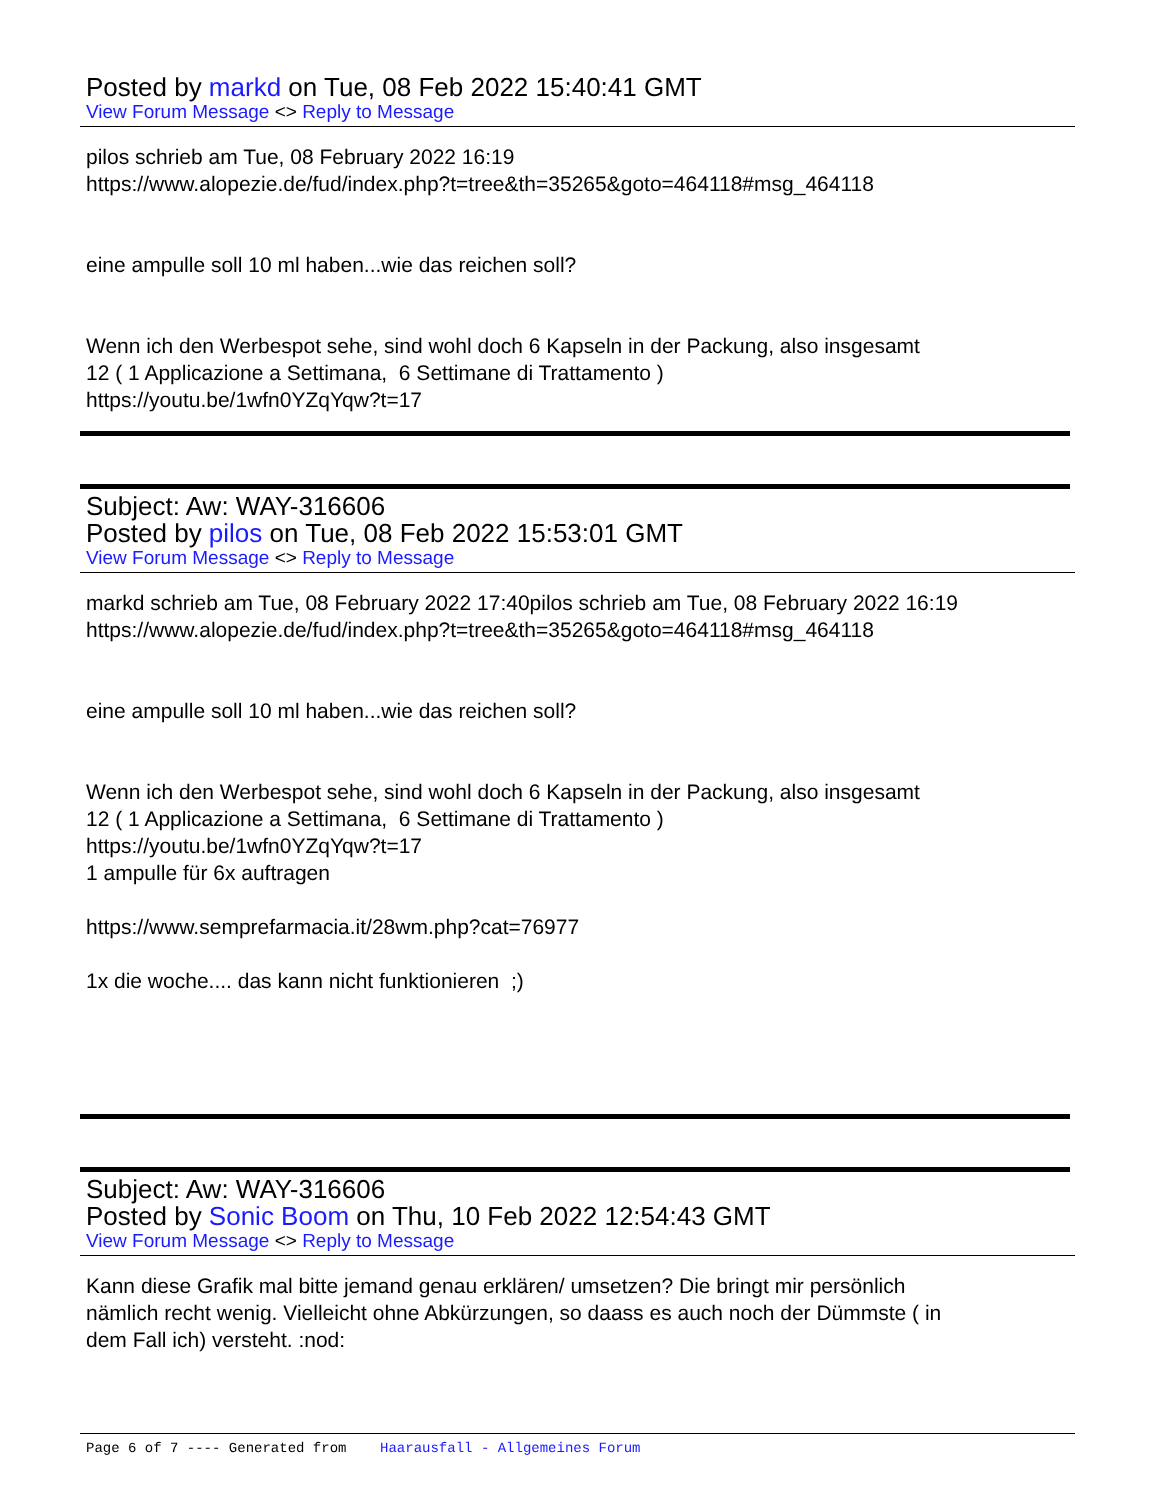Posted by markd on Tue, 08 Feb 2022 15:40:41 GMT
View Forum Message <> Reply to Message
pilos schrieb am Tue, 08 February 2022 16:19
https://www.alopezie.de/fud/index.php?t=tree&th=35265&goto=464118#msg_464118
eine ampulle soll 10 ml haben...wie das reichen soll?
Wenn ich den Werbespot sehe, sind wohl doch 6 Kapseln in der Packung, also insgesamt
12 ( 1 Applicazione a Settimana, 6 Settimane di Trattamento )
https://youtu.be/1wfn0YZqYqw?t=17
Subject: Aw: WAY-316606
Posted by pilos on Tue, 08 Feb 2022 15:53:01 GMT
View Forum Message <> Reply to Message
markd schrieb am Tue, 08 February 2022 17:40pilos schrieb am Tue, 08 February 2022 16:19
https://www.alopezie.de/fud/index.php?t=tree&th=35265&goto=464118#msg_464118
eine ampulle soll 10 ml haben...wie das reichen soll?
Wenn ich den Werbespot sehe, sind wohl doch 6 Kapseln in der Packung, also insgesamt
12 ( 1 Applicazione a Settimana, 6 Settimane di Trattamento )
https://youtu.be/1wfn0YZqYqw?t=17
1 ampulle für 6x auftragen
https://www.semprefarmacia.it/28wm.php?cat=76977
1x die woche.... das kann nicht funktionieren ;)
Subject: Aw: WAY-316606
Posted by Sonic Boom on Thu, 10 Feb 2022 12:54:43 GMT
View Forum Message <> Reply to Message
Kann diese Grafik mal bitte jemand genau erklären/ umsetzen? Die bringt mir persönlich
nämlich recht wenig. Vielleicht ohne Abkürzungen, so daass es auch noch der Dümmste ( in
dem Fall ich) versteht. :nod:
Page 6 of 7 ---- Generated from Haarausfall - Allgemeines Forum